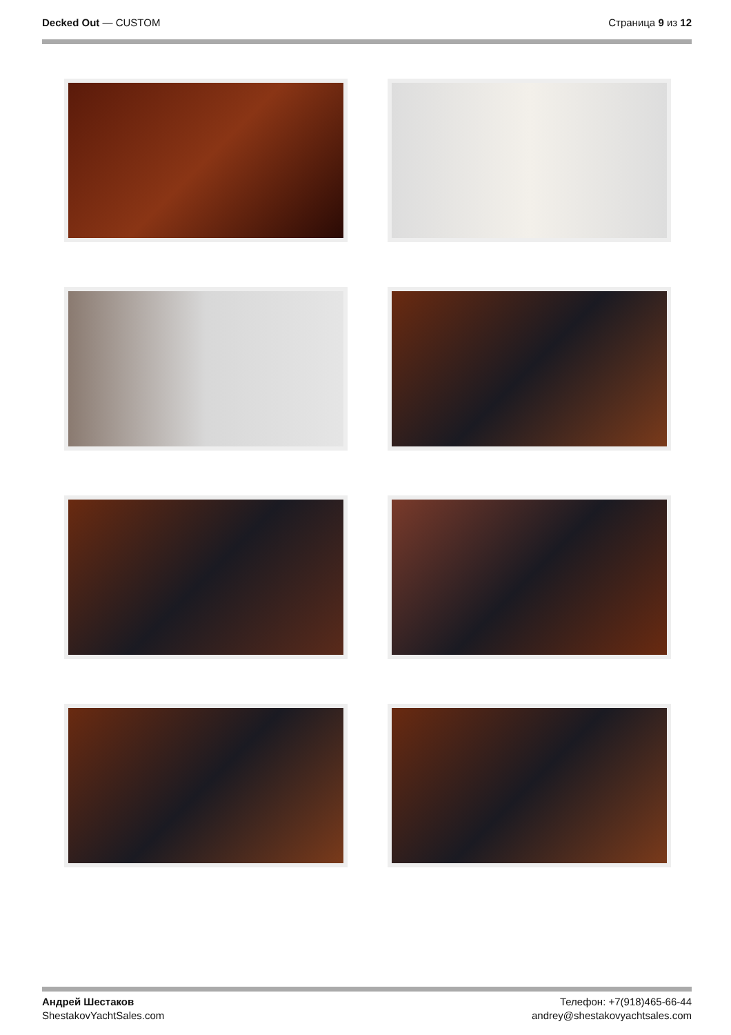Decked Out — CUSTOM Страница 9 из 12
Андрей Шестаков
ShestakovYachtSales.com
Телефон: +7(918)465-66-44
andrey@shestakovyachtsales.com